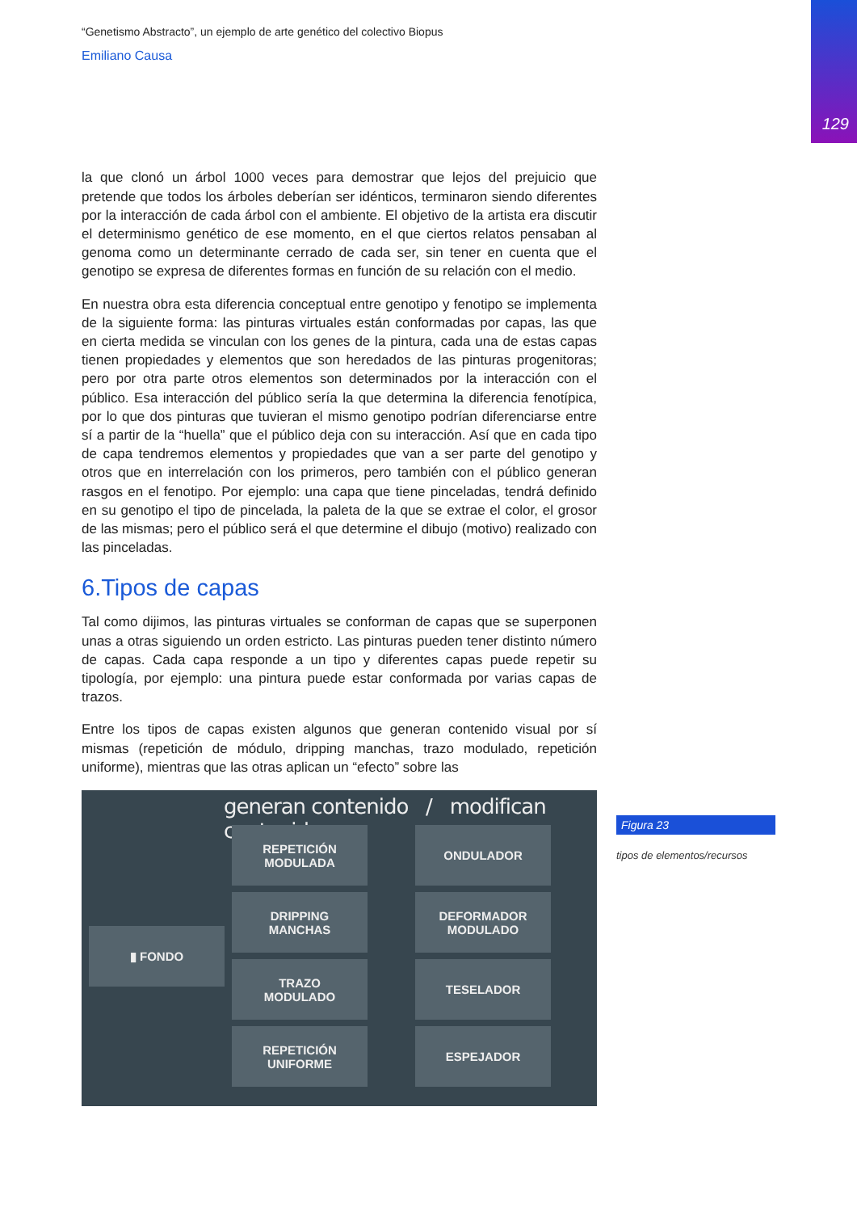129
“Genetismo Abstracto”, un ejemplo de arte genético del colectivo Biopus
Emiliano Causa
la que clonó un árbol 1000 veces para demostrar que lejos del prejuicio que pretende que todos los árboles deberían ser idénticos, terminaron siendo diferentes por la interacción de cada árbol con el ambiente. El objetivo de la artista era discutir el determinismo genético de ese momento, en el que ciertos relatos pensaban al genoma como un determinante cerrado de cada ser, sin tener en cuenta que el genotipo se expresa de diferentes formas en función de su relación con el medio.
En nuestra obra esta diferencia conceptual entre genotipo y fenotipo se implementa de la siguiente forma: las pinturas virtuales están conformadas por capas, las que en cierta medida se vinculan con los genes de la pintura, cada una de estas capas tienen propiedades y elementos que son heredados de las pinturas progenitoras; pero por otra parte otros elementos son determinados por la interacción con el público. Esa interacción del público sería la que determina la diferencia fenotípica, por lo que dos pinturas que tuvieran el mismo genotipo podrían diferenciarse entre sí a partir de la “huella” que el público deja con su interacción. Así que en cada tipo de capa tendremos elementos y propiedades que van a ser parte del genotipo y otros que en interrelación con los primeros, pero también con el público generan rasgos en el fenotipo. Por ejemplo: una capa que tiene pinceladas, tendrá definido en su genotipo el tipo de pincelada, la paleta de la que se extrae el color, el grosor de las mismas; pero el público será el que determine el dibujo (motivo) realizado con las pinceladas.
6.Tipos de capas
Tal como dijimos, las pinturas virtuales se conforman de capas que se superponen unas a otras siguiendo un orden estricto. Las pinturas pueden tener distinto número de capas. Cada capa responde a un tipo y diferentes capas puede repetir su tipología, por ejemplo: una pintura puede estar conformada por varias capas de trazos.
Entre los tipos de capas existen algunos que generan contenido visual por sí mismas (repetición de módulo, dripping manchas, trazo modulado, repetición uniforme), mientras que las otras aplican un “efecto” sobre las
generan contenido / modifican contenido
▮ FONDO
REPETICIÓN
MODULADA
DRIPPING
MANCHAS
TRAZO
MODULADO
REPETICIÓN
UNIFORME
ONDULADOR
DEFORMADOR
MODULADO
TESELADOR
ESPEJADOR
Figura 23
tipos de elementos/recursos